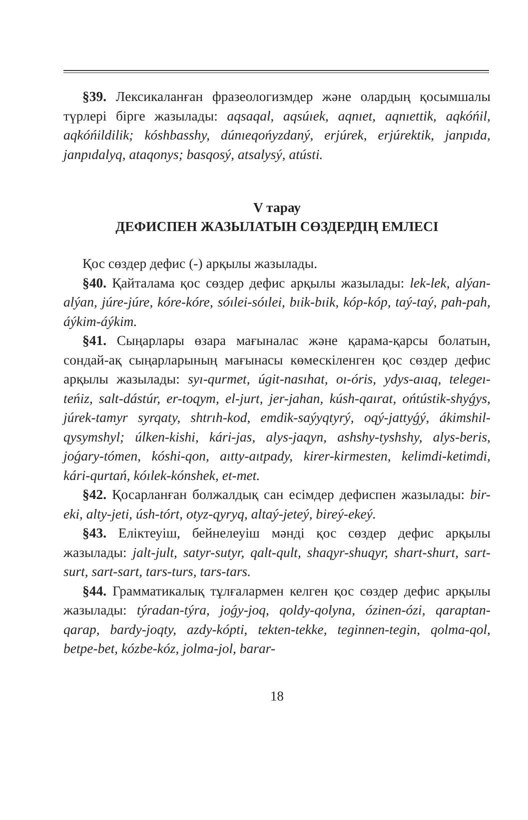§39. Лексикаланған фразеологизмдер және олардың қосымшалы түрлері бірге жазылады: aqsaqal, aqsúıek, aqnıet, aqnıettik, aqkóńil, aqkóńildilik; kóshbasshy, dúnıeqońyzdaný, erjúrek, erjúrektik, janpıda, janpıdalyq, ataqonys; basqosý, atsalysý, atústi.
V тарау
ДЕФИСПЕН ЖАЗЫЛАТЫН СӨЗДЕРДІҢ ЕМЛЕСІ
Қос сөздер дефис (-) арқылы жазылады.
§40. Қайталама қос сөздер дефис арқылы жазылады: lek-lek, alýan-alýan, júre-júre, kóre-kóre, sóılei-sóılei, bıik-bıik, kóp-kóp, taý-taý, pah-pah, áýkim-áýkim.
§41. Сыңарлары өзара мағыналас және қарама-қарсы болатын, сондай-ақ сыңарларының мағынасы көмескіленген қос сөздер дефис арқылы жазылады: syı-qurmet, úgit-nasıhat, oı-óris, ydys-aıaq, telegeı-teńiz, salt-dástúr, er-toqym, el-jurt, jer-jahan, kúsh-qaırat, ońtústik-shyǵys, júrek-tamyr syrqaty, shtrıh-kod, emdik-saýyqtyrý, oqý-jattyǵý, ákimshil-qysymshyl; úlken-kishi, kári-jas, alys-jaqyn, ashshy-tyshshy, alys-beris, joǵary-tómen, kóshi-qon, aıtty-aıtpady, kirer-kirmesten, kelimdi-ketimdi, kári-qurtań, kóılek-kónshek, et-met.
§42. Қосарланған болжалдық сан есімдер дефиспен жазылады: bir-eki, alty-jeti, úsh-tórt, otyz-qyryq, altaý-jeteý, bireý-ekeý.
§43. Еліктеуіш, бейнелеуіш мәнді қос сөздер дефис арқылы жазылады: jalt-jult, satyr-sutyr, qalt-qult, shaqyr-shuqyr, shart-shurt, sart-surt, sart-sart, tars-turs, tars-tars.
§44. Грамматикалық тұлғалармен келген қос сөздер дефис арқылы жазылады: týradan-týra, joǵy-joq, qoldy-qolyna, ózinen-ózi, qaraptan-qarap, bardy-joqty, azdy-kópti, tekten-tekke, teginnen-tegin, qolma-qol, betpe-bet, kózbe-kóz, jolma-jol, barar-
18